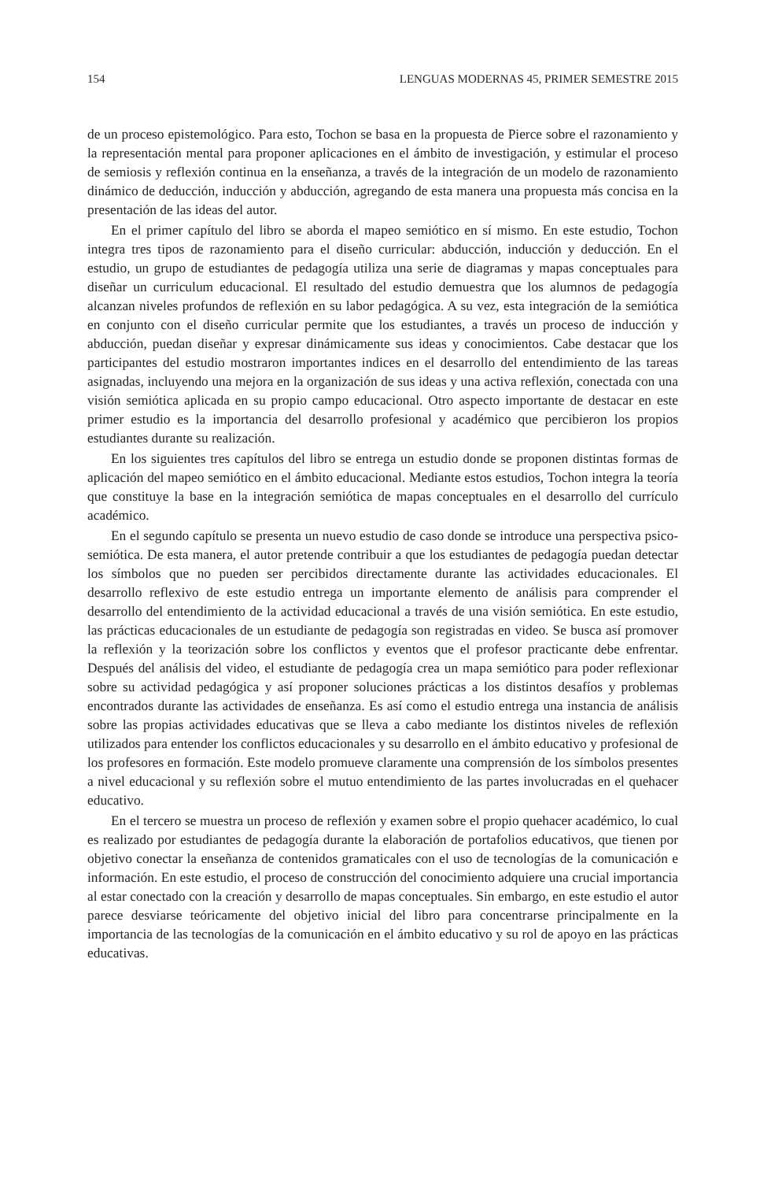154 LENGUAS MODERNAS 45, PRIMER SEMESTRE 2015
de un proceso epistemológico. Para esto, Tochon se basa en la propuesta de Pierce sobre el razonamiento y la representación mental para proponer aplicaciones en el ámbito de investigación, y estimular el proceso de semiosis y reflexión continua en la enseñanza, a través de la integración de un modelo de razonamiento dinámico de deducción, inducción y abducción, agregando de esta manera una propuesta más concisa en la presentación de las ideas del autor.
En el primer capítulo del libro se aborda el mapeo semiótico en sí mismo. En este estudio, Tochon integra tres tipos de razonamiento para el diseño curricular: abducción, inducción y deducción. En el estudio, un grupo de estudiantes de pedagogía utiliza una serie de diagramas y mapas conceptuales para diseñar un curriculum educacional. El resultado del estudio demuestra que los alumnos de pedagogía alcanzan niveles profundos de reflexión en su labor pedagógica. A su vez, esta integración de la semiótica en conjunto con el diseño curricular permite que los estudiantes, a través un proceso de inducción y abducción, puedan diseñar y expresar dinámicamente sus ideas y conocimientos. Cabe destacar que los participantes del estudio mostraron importantes indices en el desarrollo del entendimiento de las tareas asignadas, incluyendo una mejora en la organización de sus ideas y una activa reflexión, conectada con una visión semiótica aplicada en su propio campo educacional. Otro aspecto importante de destacar en este primer estudio es la importancia del desarrollo profesional y académico que percibieron los propios estudiantes durante su realización.
En los siguientes tres capítulos del libro se entrega un estudio donde se proponen distintas formas de aplicación del mapeo semiótico en el ámbito educacional. Mediante estos estudios, Tochon integra la teoría que constituye la base en la integración semiótica de mapas conceptuales en el desarrollo del currículo académico.
En el segundo capítulo se presenta un nuevo estudio de caso donde se introduce una perspectiva psico-semiótica. De esta manera, el autor pretende contribuir a que los estudiantes de pedagogía puedan detectar los símbolos que no pueden ser percibidos directamente durante las actividades educacionales. El desarrollo reflexivo de este estudio entrega un importante elemento de análisis para comprender el desarrollo del entendimiento de la actividad educacional a través de una visión semiótica. En este estudio, las prácticas educacionales de un estudiante de pedagogía son registradas en video. Se busca así promover la reflexión y la teorización sobre los conflictos y eventos que el profesor practicante debe enfrentar. Después del análisis del video, el estudiante de pedagogía crea un mapa semiótico para poder reflexionar sobre su actividad pedagógica y así proponer soluciones prácticas a los distintos desafíos y problemas encontrados durante las actividades de enseñanza. Es así como el estudio entrega una instancia de análisis sobre las propias actividades educativas que se lleva a cabo mediante los distintos niveles de reflexión utilizados para entender los conflictos educacionales y su desarrollo en el ámbito educativo y profesional de los profesores en formación. Este modelo promueve claramente una comprensión de los símbolos presentes a nivel educacional y su reflexión sobre el mutuo entendimiento de las partes involucradas en el quehacer educativo.
En el tercero se muestra un proceso de reflexión y examen sobre el propio quehacer académico, lo cual es realizado por estudiantes de pedagogía durante la elaboración de portafolios educativos, que tienen por objetivo conectar la enseñanza de contenidos gramaticales con el uso de tecnologías de la comunicación e información. En este estudio, el proceso de construcción del conocimiento adquiere una crucial importancia al estar conectado con la creación y desarrollo de mapas conceptuales. Sin embargo, en este estudio el autor parece desviarse teóricamente del objetivo inicial del libro para concentrarse principalmente en la importancia de las tecnologías de la comunicación en el ámbito educativo y su rol de apoyo en las prácticas educativas.